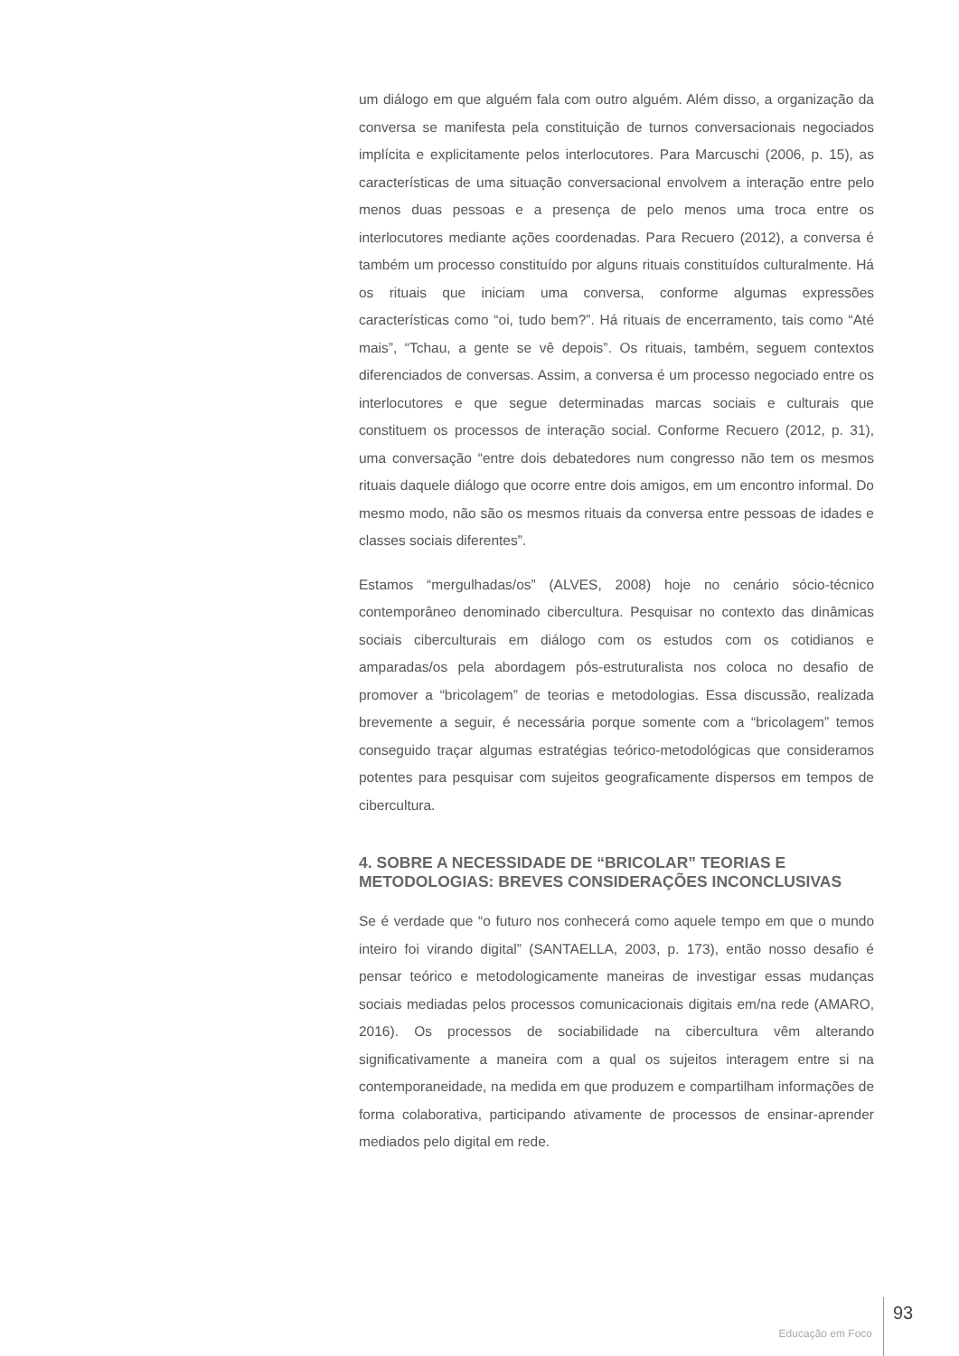um diálogo em que alguém fala com outro alguém. Além disso, a organização da conversa se manifesta pela constituição de turnos conversacionais negociados implícita e explicitamente pelos interlocutores. Para Marcuschi (2006, p. 15), as características de uma situação conversacional envolvem a interação entre pelo menos duas pessoas e a presença de pelo menos uma troca entre os interlocutores mediante ações coordenadas. Para Recuero (2012), a conversa é também um processo constituído por alguns rituais constituídos culturalmente. Há os rituais que iniciam uma conversa, conforme algumas expressões características como “oi, tudo bem?”. Há rituais de encerramento, tais como “Até mais”, “Tchau, a gente se vê depois”. Os rituais, também, seguem contextos diferenciados de conversas. Assim, a conversa é um processo negociado entre os interlocutores e que segue determinadas marcas sociais e culturais que constituem os processos de interação social. Conforme Recuero (2012, p. 31), uma conversação “entre dois debatedores num congresso não tem os mesmos rituais daquele diálogo que ocorre entre dois amigos, em um encontro informal. Do mesmo modo, não são os mesmos rituais da conversa entre pessoas de idades e classes sociais diferentes”.
Estamos “mergulhadas/os” (ALVES, 2008) hoje no cenário sócio-técnico contemporâneo denominado cibercultura. Pesquisar no contexto das dinâmicas sociais ciberculturais em diálogo com os estudos com os cotidianos e amparadas/os pela abordagem pós-estruturalista nos coloca no desafio de promover a “bricolagem” de teorias e metodologias. Essa discussão, realizada brevemente a seguir, é necessária porque somente com a “bricolagem” temos conseguido traçar algumas estratégias teórico-metodológicas que consideramos potentes para pesquisar com sujeitos geograficamente dispersos em tempos de cibercultura.
4. SOBRE A NECESSIDADE DE “BRICOLAR” TEORIAS E METODOLOGIAS: BREVES CONSIDERAÇÕES INCONCLUSIVAS
Se é verdade que “o futuro nos conhecerá como aquele tempo em que o mundo inteiro foi virando digital” (SANTAELLA, 2003, p. 173), então nosso desafio é pensar teórico e metodologicamente maneiras de investigar essas mudanças sociais mediadas pelos processos comunicacionais digitais em/na rede (AMARO, 2016). Os processos de sociabilidade na cibercultura vêm alterando significativamente a maneira com a qual os sujeitos interagem entre si na contemporaneidade, na medida em que produzem e compartilham informações de forma colaborativa, participando ativamente de processos de ensinar-aprender mediados pelo digital em rede.
Educação em Foco 93